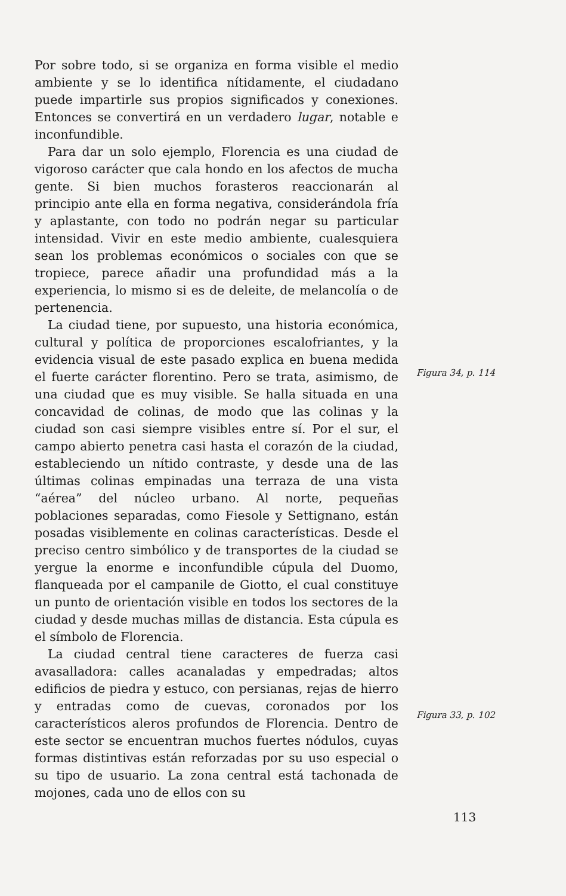Por sobre todo, si se organiza en forma visible el medio ambiente y se lo identifica nítidamente, el ciudadano puede impartirle sus propios significados y conexiones. Entonces se convertirá en un verdadero lugar, notable e inconfundible.
Para dar un solo ejemplo, Florencia es una ciudad de vigoroso carácter que cala hondo en los afectos de mucha gente. Si bien muchos forasteros reaccionarán al principio ante ella en forma negativa, considerándola fría y aplastante, con todo no podrán negar su particular intensidad. Vivir en este medio ambiente, cualesquiera sean los problemas económicos o sociales con que se tropiece, parece añadir una profundidad más a la experiencia, lo mismo si es de deleite, de melancolía o de pertenencia.
La ciudad tiene, por supuesto, una historia económica, cultural y política de proporciones escalofriantes, y la evidencia visual de este pasado explica en buena medida el fuerte carácter florentino. Pero se trata, asimismo, de una ciudad que es muy visible. Se halla situada en una concavidad de colinas, de modo que las colinas y la ciudad son casi siempre visibles entre sí. Por el sur, el campo abierto penetra casi hasta el corazón de la ciudad, estableciendo un nítido contraste, y desde una de las últimas colinas empinadas una terraza de una vista “aérea” del núcleo urbano. Al norte, pequeñas poblaciones separadas, como Fiesole y Settignano, están posadas visiblemente en colinas características. Desde el preciso centro simbólico y de transportes de la ciudad se yergue la enorme e inconfundible cúpula del Duomo, flanqueada por el campanile de Giotto, el cual constituye un punto de orientación visible en todos los sectores de la ciudad y desde muchas millas de distancia. Esta cúpula es el símbolo de Florencia.
La ciudad central tiene caracteres de fuerza casi avasalladora: calles acanaladas y empedradas; altos edificios de piedra y estuco, con persianas, rejas de hierro y entradas como de cuevas, coronados por los característicos aleros profundos de Florencia. Dentro de este sector se encuentran muchos fuertes nódulos, cuyas formas distintivas están reforzadas por su uso especial o su tipo de usuario. La zona central está tachonada de mojones, cada uno de ellos con su
Figura 34, p. 114
Figura 33, p. 102
113